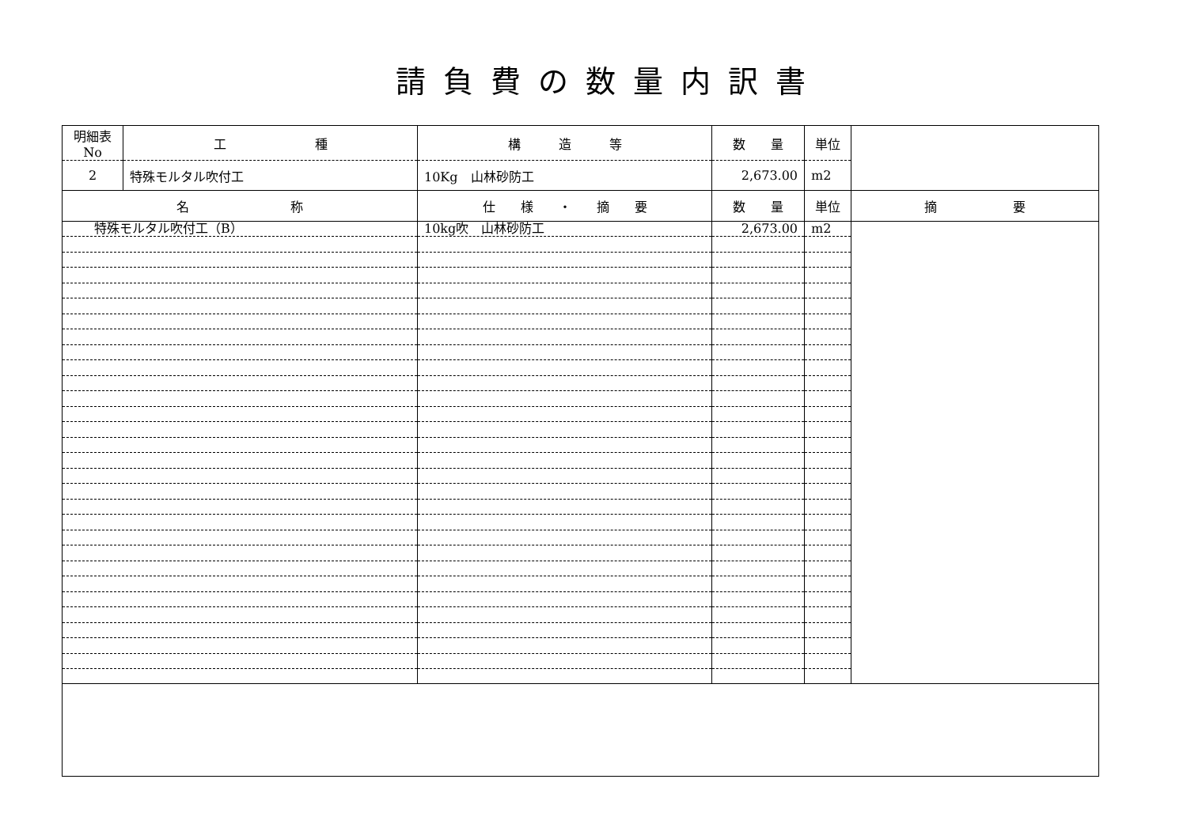請負費の数量内訳書
| 明細表No | 工 種 | 構 造 等 | 数 量 | 単位 | |
| --- | --- | --- | --- | --- | --- |
| 2 | 特殊モルタル吹付工 | 10Kg 山林砂防工 | 2,673.00 | m2 | |
| 名 称 | 仕 様 ・ 摘 要 | 数 量 | 単位 | 摘 要 |
| --- | --- | --- | --- | --- |
| 特殊モルタル吹付工（B） | 10kg吹 山林砂防工 | 2,673.00 | m2 | |